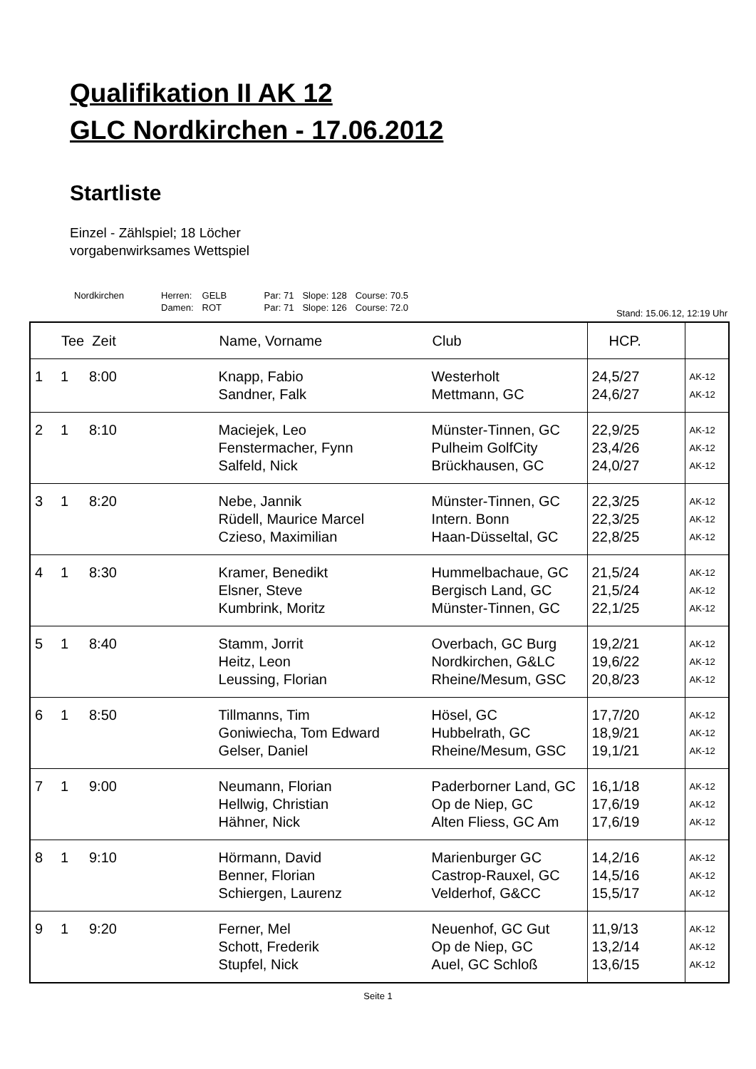Qualifikation II AK 12
GLC Nordkirchen - 17.06.2012
Startliste
Einzel - Zählspiel; 18 Löcher
vorgabenwirksames Wettspiel
| Nordkirchen | Herren: | GELB | Par: 71 | Slope: 128 | Course: 70.5 |
| | Damen: | ROT | Par: 71 | Slope: 126 | Course: 72.0 |
Stand: 15.06.12, 12:19 Uhr
| | Tee Zeit | | Name, Vorname | Club | HCP. | |
| --- | --- | --- | --- | --- | --- | --- |
| 1 | 1 | 8:00 | Knapp, Fabio Sandner, Falk | Westerholt Mettmann, GC | 24,5/27 24,6/27 | AK-12 AK-12 |
| 2 | 1 | 8:10 | Maciejek, Leo Fenstermacher, Fynn Salfeld, Nick | Münster-Tinnen, GC Pulheim GolfCity Brückhausen, GC | 22,9/25 23,4/26 24,0/27 | AK-12 AK-12 AK-12 |
| 3 | 1 | 8:20 | Nebe, Jannik Rüdell, Maurice Marcel Czieso, Maximilian | Münster-Tinnen, GC Intern. Bonn Haan-Düsseltal, GC | 22,3/25 22,3/25 22,8/25 | AK-12 AK-12 AK-12 |
| 4 | 1 | 8:30 | Kramer, Benedikt Elsner, Steve Kumbrink, Moritz | Hummelbachaue, GC Bergisch Land, GC Münster-Tinnen, GC | 21,5/24 21,5/24 22,1/25 | AK-12 AK-12 AK-12 |
| 5 | 1 | 8:40 | Stamm, Jorrit Heitz, Leon Leussing, Florian | Overbach, GC Burg Nordkirchen, G&LC Rheine/Mesum, GSC | 19,2/21 19,6/22 20,8/23 | AK-12 AK-12 AK-12 |
| 6 | 1 | 8:50 | Tillmanns, Tim Goniwiecha, Tom Edward Gelser, Daniel | Hösel, GC Hubbelrath, GC Rheine/Mesum, GSC | 17,7/20 18,9/21 19,1/21 | AK-12 AK-12 AK-12 |
| 7 | 1 | 9:00 | Neumann, Florian Hellwig, Christian Hähner, Nick | Paderborner Land, GC Op de Niep, GC Alten Fliess, GC Am | 16,1/18 17,6/19 17,6/19 | AK-12 AK-12 AK-12 |
| 8 | 1 | 9:10 | Hörmann, David Benner, Florian Schiergen, Laurenz | Marienburger GC Castrop-Rauxel, GC Velderhof, G&CC | 14,2/16 14,5/16 15,5/17 | AK-12 AK-12 AK-12 |
| 9 | 1 | 9:20 | Ferner, Mel Schott, Frederik Stupfel, Nick | Neuenhof, GC Gut Op de Niep, GC Auel, GC Schloß | 11,9/13 13,2/14 13,6/15 | AK-12 AK-12 AK-12 |
Seite 1